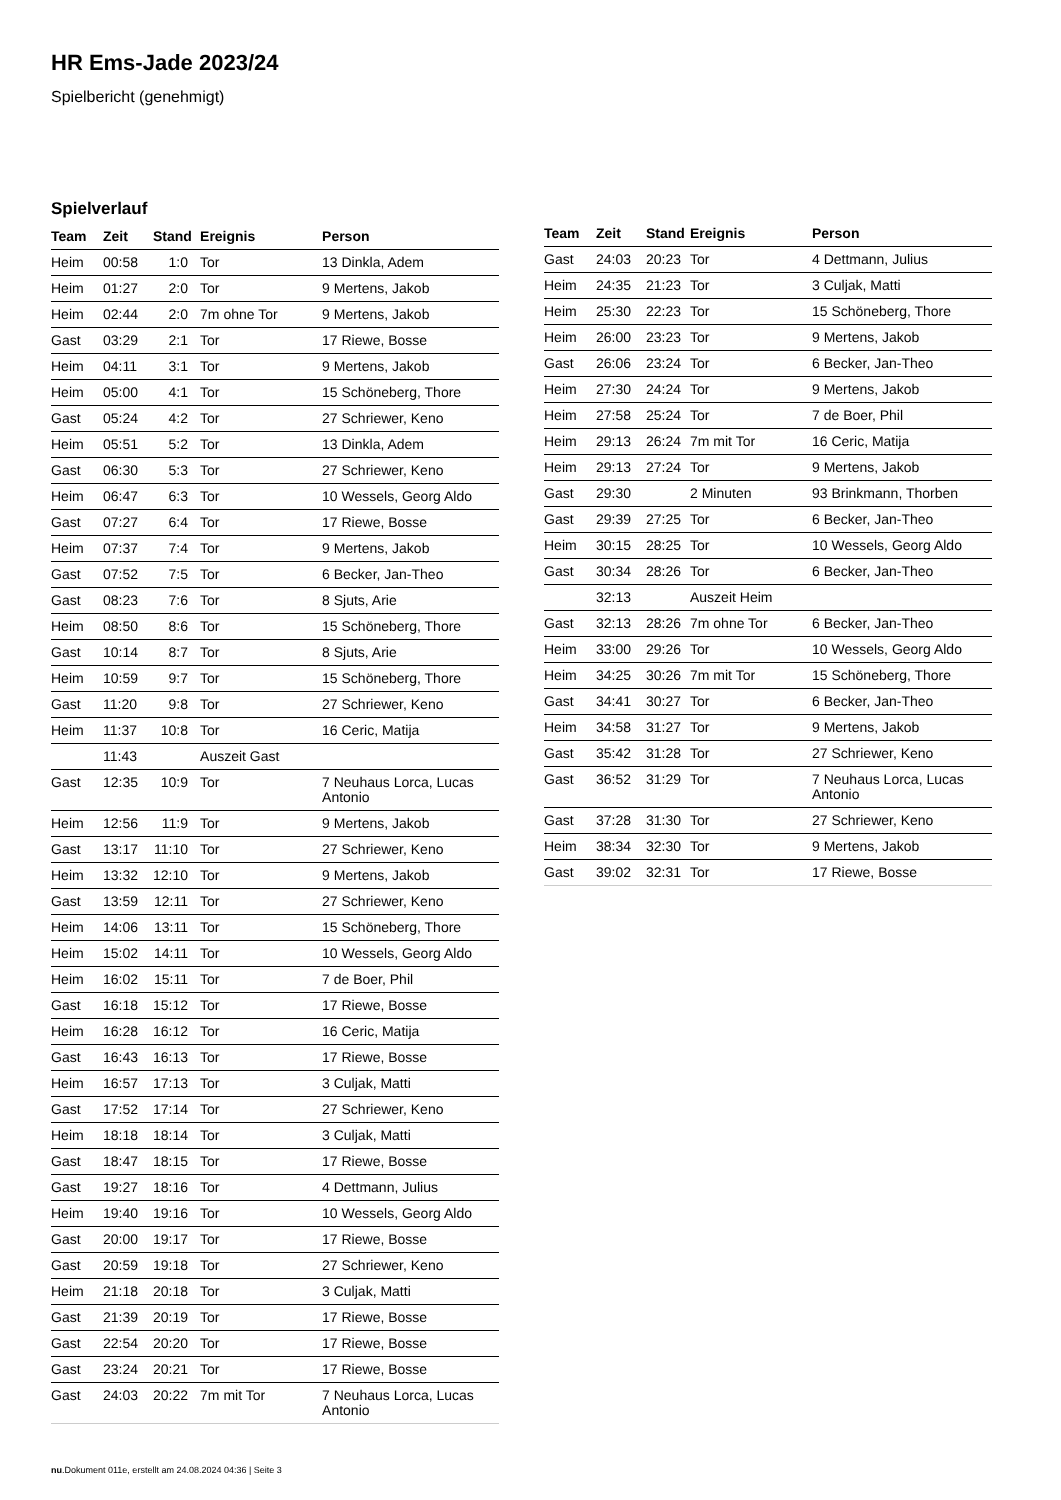HR Ems-Jade 2023/24
Spielbericht (genehmigt)
Spielverlauf
| Team | Zeit | Stand | Ereignis | Person |
| --- | --- | --- | --- | --- |
| Heim | 00:58 | 1:0 | Tor | 13 Dinkla, Adem |
| Heim | 01:27 | 2:0 | Tor | 9 Mertens, Jakob |
| Heim | 02:44 | 2:0 | 7m ohne Tor | 9 Mertens, Jakob |
| Gast | 03:29 | 2:1 | Tor | 17 Riewe, Bosse |
| Heim | 04:11 | 3:1 | Tor | 9 Mertens, Jakob |
| Heim | 05:00 | 4:1 | Tor | 15 Schöneberg, Thore |
| Gast | 05:24 | 4:2 | Tor | 27 Schriewer, Keno |
| Heim | 05:51 | 5:2 | Tor | 13 Dinkla, Adem |
| Gast | 06:30 | 5:3 | Tor | 27 Schriewer, Keno |
| Heim | 06:47 | 6:3 | Tor | 10 Wessels, Georg Aldo |
| Gast | 07:27 | 6:4 | Tor | 17 Riewe, Bosse |
| Heim | 07:37 | 7:4 | Tor | 9 Mertens, Jakob |
| Gast | 07:52 | 7:5 | Tor | 6 Becker, Jan-Theo |
| Gast | 08:23 | 7:6 | Tor | 8 Sjuts, Arie |
| Heim | 08:50 | 8:6 | Tor | 15 Schöneberg, Thore |
| Gast | 10:14 | 8:7 | Tor | 8 Sjuts, Arie |
| Heim | 10:59 | 9:7 | Tor | 15 Schöneberg, Thore |
| Gast | 11:20 | 9:8 | Tor | 27 Schriewer, Keno |
| Heim | 11:37 | 10:8 | Tor | 16 Ceric, Matija |
| | 11:43 | | Auszeit Gast | |
| Gast | 12:35 | 10:9 | Tor | 7 Neuhaus Lorca, Lucas Antonio |
| Heim | 12:56 | 11:9 | Tor | 9 Mertens, Jakob |
| Gast | 13:17 | 11:10 | Tor | 27 Schriewer, Keno |
| Heim | 13:32 | 12:10 | Tor | 9 Mertens, Jakob |
| Gast | 13:59 | 12:11 | Tor | 27 Schriewer, Keno |
| Heim | 14:06 | 13:11 | Tor | 15 Schöneberg, Thore |
| Heim | 15:02 | 14:11 | Tor | 10 Wessels, Georg Aldo |
| Heim | 16:02 | 15:11 | Tor | 7 de Boer, Phil |
| Gast | 16:18 | 15:12 | Tor | 17 Riewe, Bosse |
| Heim | 16:28 | 16:12 | Tor | 16 Ceric, Matija |
| Gast | 16:43 | 16:13 | Tor | 17 Riewe, Bosse |
| Heim | 16:57 | 17:13 | Tor | 3 Culjak, Matti |
| Gast | 17:52 | 17:14 | Tor | 27 Schriewer, Keno |
| Heim | 18:18 | 18:14 | Tor | 3 Culjak, Matti |
| Gast | 18:47 | 18:15 | Tor | 17 Riewe, Bosse |
| Gast | 19:27 | 18:16 | Tor | 4 Dettmann, Julius |
| Heim | 19:40 | 19:16 | Tor | 10 Wessels, Georg Aldo |
| Gast | 20:00 | 19:17 | Tor | 17 Riewe, Bosse |
| Gast | 20:59 | 19:18 | Tor | 27 Schriewer, Keno |
| Heim | 21:18 | 20:18 | Tor | 3 Culjak, Matti |
| Gast | 21:39 | 20:19 | Tor | 17 Riewe, Bosse |
| Gast | 22:54 | 20:20 | Tor | 17 Riewe, Bosse |
| Gast | 23:24 | 20:21 | Tor | 17 Riewe, Bosse |
| Gast | 24:03 | 20:22 | 7m mit Tor | 7 Neuhaus Lorca, Lucas Antonio |
| Team | Zeit | Stand | Ereignis | Person |
| --- | --- | --- | --- | --- |
| Gast | 24:03 | 20:23 | Tor | 4 Dettmann, Julius |
| Heim | 24:35 | 21:23 | Tor | 3 Culjak, Matti |
| Heim | 25:30 | 22:23 | Tor | 15 Schöneberg, Thore |
| Heim | 26:00 | 23:23 | Tor | 9 Mertens, Jakob |
| Gast | 26:06 | 23:24 | Tor | 6 Becker, Jan-Theo |
| Heim | 27:30 | 24:24 | Tor | 9 Mertens, Jakob |
| Heim | 27:58 | 25:24 | Tor | 7 de Boer, Phil |
| Heim | 29:13 | 26:24 | 7m mit Tor | 16 Ceric, Matija |
| Heim | 29:13 | 27:24 | Tor | 9 Mertens, Jakob |
| Gast | 29:30 | | 2 Minuten | 93 Brinkmann, Thorben |
| Gast | 29:39 | 27:25 | Tor | 6 Becker, Jan-Theo |
| Heim | 30:15 | 28:25 | Tor | 10 Wessels, Georg Aldo |
| Gast | 30:34 | 28:26 | Tor | 6 Becker, Jan-Theo |
| | 32:13 | | Auszeit Heim | |
| Gast | 32:13 | 28:26 | 7m ohne Tor | 6 Becker, Jan-Theo |
| Heim | 33:00 | 29:26 | Tor | 10 Wessels, Georg Aldo |
| Heim | 34:25 | 30:26 | 7m mit Tor | 15 Schöneberg, Thore |
| Gast | 34:41 | 30:27 | Tor | 6 Becker, Jan-Theo |
| Heim | 34:58 | 31:27 | Tor | 9 Mertens, Jakob |
| Gast | 35:42 | 31:28 | Tor | 27 Schriewer, Keno |
| Gast | 36:52 | 31:29 | Tor | 7 Neuhaus Lorca, Lucas Antonio |
| Gast | 37:28 | 31:30 | Tor | 27 Schriewer, Keno |
| Heim | 38:34 | 32:30 | Tor | 9 Mertens, Jakob |
| Gast | 39:02 | 32:31 | Tor | 17 Riewe, Bosse |
nu.Dokument 011e, erstellt am 24.08.2024 04:36 | Seite 3